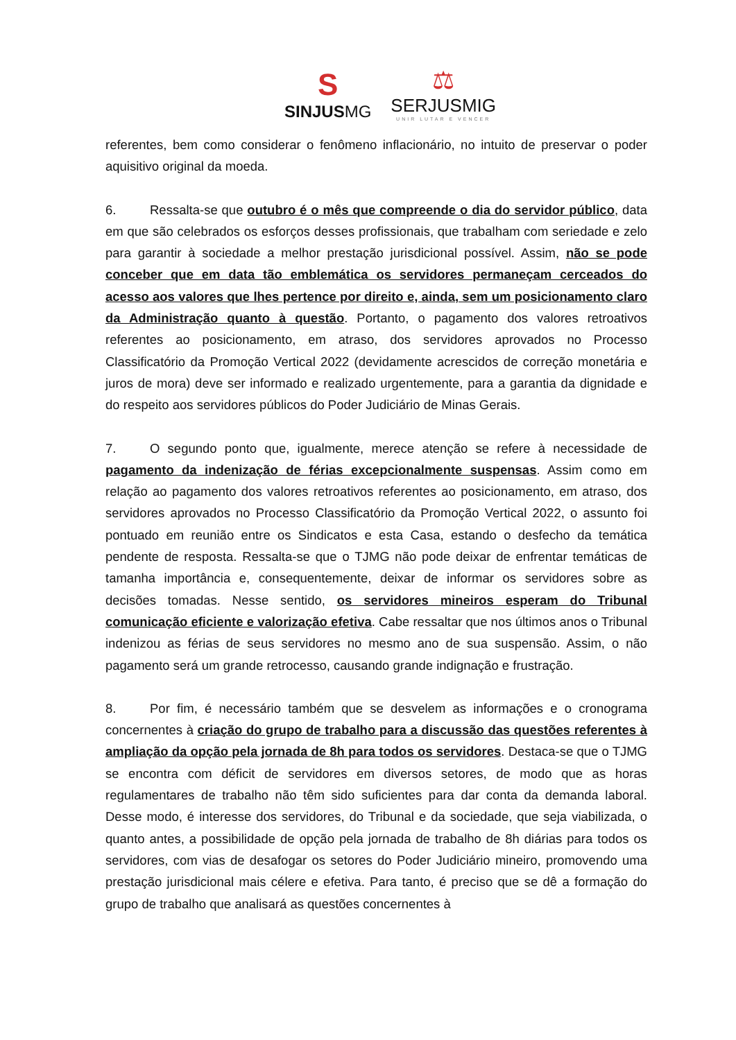S
SINJUSMG
⚖
SERJUSMIG
UNIR LUTAR E VENCER
referentes, bem como considerar o fenômeno inflacionário, no intuito de preservar o poder aquisitivo original da moeda.
6. Ressalta-se que outubro é o mês que compreende o dia do servidor público, data em que são celebrados os esforços desses profissionais, que trabalham com seriedade e zelo para garantir à sociedade a melhor prestação jurisdicional possível. Assim, não se pode conceber que em data tão emblemática os servidores permaneçam cerceados do acesso aos valores que lhes pertence por direito e, ainda, sem um posicionamento claro da Administração quanto à questão. Portanto, o pagamento dos valores retroativos referentes ao posicionamento, em atraso, dos servidores aprovados no Processo Classificatório da Promoção Vertical 2022 (devidamente acrescidos de correção monetária e juros de mora) deve ser informado e realizado urgentemente, para a garantia da dignidade e do respeito aos servidores públicos do Poder Judiciário de Minas Gerais.
7. O segundo ponto que, igualmente, merece atenção se refere à necessidade de pagamento da indenização de férias excepcionalmente suspensas. Assim como em relação ao pagamento dos valores retroativos referentes ao posicionamento, em atraso, dos servidores aprovados no Processo Classificatório da Promoção Vertical 2022, o assunto foi pontuado em reunião entre os Sindicatos e esta Casa, estando o desfecho da temática pendente de resposta. Ressalta-se que o TJMG não pode deixar de enfrentar temáticas de tamanha importância e, consequentemente, deixar de informar os servidores sobre as decisões tomadas. Nesse sentido, os servidores mineiros esperam do Tribunal comunicação eficiente e valorização efetiva. Cabe ressaltar que nos últimos anos o Tribunal indenizou as férias de seus servidores no mesmo ano de sua suspensão. Assim, o não pagamento será um grande retrocesso, causando grande indignação e frustração.
8. Por fim, é necessário também que se desvelem as informações e o cronograma concernentes à criação do grupo de trabalho para a discussão das questões referentes à ampliação da opção pela jornada de 8h para todos os servidores. Destaca-se que o TJMG se encontra com déficit de servidores em diversos setores, de modo que as horas regulamentares de trabalho não têm sido suficientes para dar conta da demanda laboral. Desse modo, é interesse dos servidores, do Tribunal e da sociedade, que seja viabilizada, o quanto antes, a possibilidade de opção pela jornada de trabalho de 8h diárias para todos os servidores, com vias de desafogar os setores do Poder Judiciário mineiro, promovendo uma prestação jurisdicional mais célere e efetiva. Para tanto, é preciso que se dê a formação do grupo de trabalho que analisará as questões concernentes à